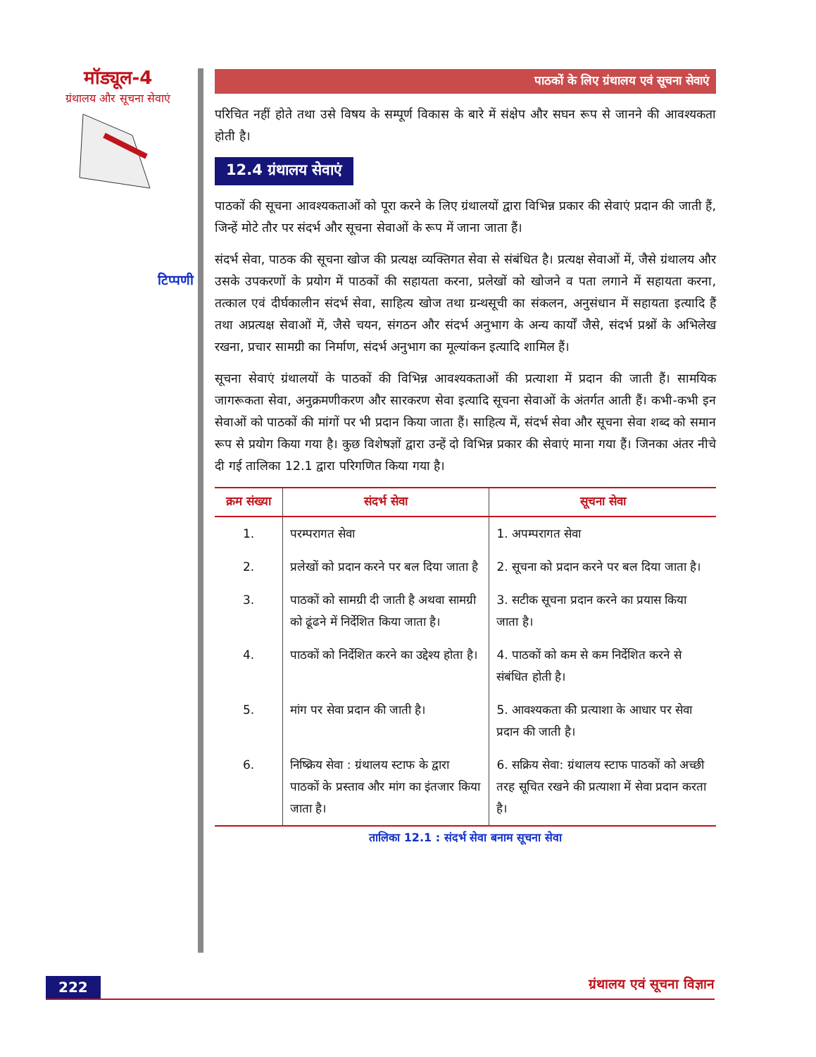मॉड्यूल-4
ग्रंथालय और सूचना सेवाएं
टिप्पणी
पाठकों के लिए ग्रंथालय एवं सूचना सेवाएं
परिचित नहीं होते तथा उसे विषय के सम्पूर्ण विकास के बारे में संक्षेप और सघन रूप से जानने की आवश्यकता होती है।
12.4 ग्रंथालय सेवाएं
पाठकों की सूचना आवश्यकताओं को पूरा करने के लिए ग्रंथालयों द्वारा विभिन्न प्रकार की सेवाएं प्रदान की जाती हैं, जिन्हें मोटे तौर पर संदर्भ और सूचना सेवाओं के रूप में जाना जाता हैं।
संदर्भ सेवा, पाठक की सूचना खोज की प्रत्यक्ष व्यक्तिगत सेवा से संबंधित है। प्रत्यक्ष सेवाओं में, जैसे ग्रंथालय और उसके उपकरणों के प्रयोग में पाठकों की सहायता करना, प्रलेखों को खोजने व पता लगाने में सहायता करना, तत्काल एवं दीर्घकालीन संदर्भ सेवा, साहित्य खोज तथा ग्रन्थसूची का संकलन, अनुसंधान में सहायता इत्यादि हैं तथा अप्रत्यक्ष सेवाओं में, जैसे चयन, संगठन और संदर्भ अनुभाग के अन्य कार्यों जैसे, संदर्भ प्रश्नों के अभिलेख रखना, प्रचार सामग्री का निर्माण, संदर्भ अनुभाग का मूल्यांकन इत्यादि शामिल हैं।
सूचना सेवाएं ग्रंथालयों के पाठकों की विभिन्न आवश्यकताओं की प्रत्याशा में प्रदान की जाती हैं। सामयिक जागरूकता सेवा, अनुक्रमणीकरण और सारकरण सेवा इत्यादि सूचना सेवाओं के अंतर्गत आती हैं। कभी-कभी इन सेवाओं को पाठकों की मांगों पर भी प्रदान किया जाता हैं। साहित्य में, संदर्भ सेवा और सूचना सेवा शब्द को समान रूप से प्रयोग किया गया है। कुछ विशेषज्ञों द्वारा उन्हें दो विभिन्न प्रकार की सेवाएं माना गया हैं। जिनका अंतर नीचे दी गई तालिका 12.1 द्वारा परिगणित किया गया है।
| क्रम संख्या | संदर्भ सेवा | सूचना सेवा |
| --- | --- | --- |
| 1. | परम्परागत सेवा | 1. अपम्परागत सेवा |
| 2. | प्रलेखों को प्रदान करने पर बल दिया जाता है | 2. सूचना को प्रदान करने पर बल दिया जाता है। |
| 3. | पाठकों को सामग्री दी जाती है अथवा सामग्री को ढूंढने में निर्देशित किया जाता है। | 3. सटीक सूचना प्रदान करने का प्रयास किया जाता है। |
| 4. | पाठकों को निर्देशित करने का उद्देश्य होता है। | 4. पाठकों को कम से कम निर्देशित करने से संबंधित होती है। |
| 5. | मांग पर सेवा प्रदान की जाती है। | 5. आवश्यकता की प्रत्याशा के आधार पर सेवा प्रदान की जाती है। |
| 6. | निष्क्रिय सेवा : ग्रंथालय स्टाफ के द्वारा पाठकों के प्रस्ताव और मांग का इंतजार किया जाता है। | 6. सक्रिय सेवा: ग्रंथालय स्टाफ पाठकों को अच्छी तरह सूचित रखने की प्रत्याशा में सेवा प्रदान करता है। |
तालिका 12.1 : संदर्भ सेवा बनाम सूचना सेवा
222 ग्रंथालय एवं सूचना विज्ञान